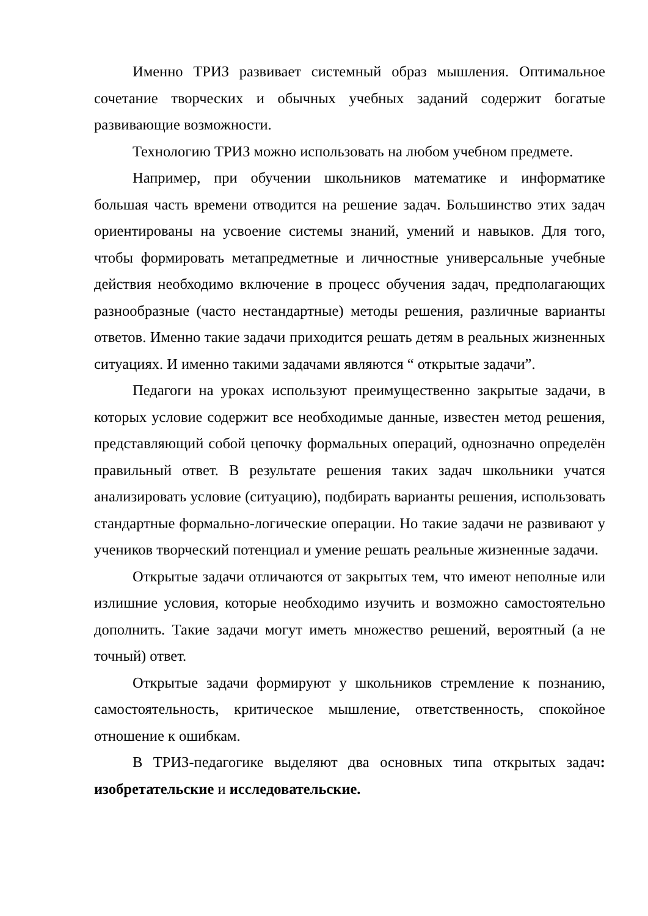Именно ТРИЗ развивает системный образ мышления. Оптимальное сочетание творческих и обычных учебных заданий содержит богатые развивающие возможности.
Технологию ТРИЗ можно использовать на любом учебном предмете.
Например, при обучении школьников математике и информатике большая часть времени отводится на решение задач. Большинство этих задач ориентированы на усвоение системы знаний, умений и навыков. Для того, чтобы формировать метапредметные и личностные универсальные учебные действия необходимо включение в процесс обучения задач, предполагающих разнообразные (часто нестандартные) методы решения, различные варианты ответов. Именно такие задачи приходится решать детям в реальных жизненных ситуациях. И именно такими задачами являются “ открытые задачи”.
Педагоги на уроках используют преимущественно закрытые задачи, в которых условие содержит все необходимые данные, известен метод решения, представляющий собой цепочку формальных операций, однозначно определён правильный ответ. В результате решения таких задач школьники учатся анализировать условие (ситуацию), подбирать варианты решения, использовать стандартные формально-логические операции. Но такие задачи не развивают у учеников творческий потенциал и умение решать реальные жизненные задачи.
Открытые задачи отличаются от закрытых тем, что имеют неполные или излишние условия, которые необходимо изучить и возможно самостоятельно дополнить. Такие задачи могут иметь множество решений, вероятный (а не точный) ответ.
Открытые задачи формируют у школьников стремление к познанию, самостоятельность, критическое мышление, ответственность, спокойное отношение к ошибкам.
В ТРИЗ-педагогике выделяют два основных типа открытых задач: изобретательские и исследовательские.